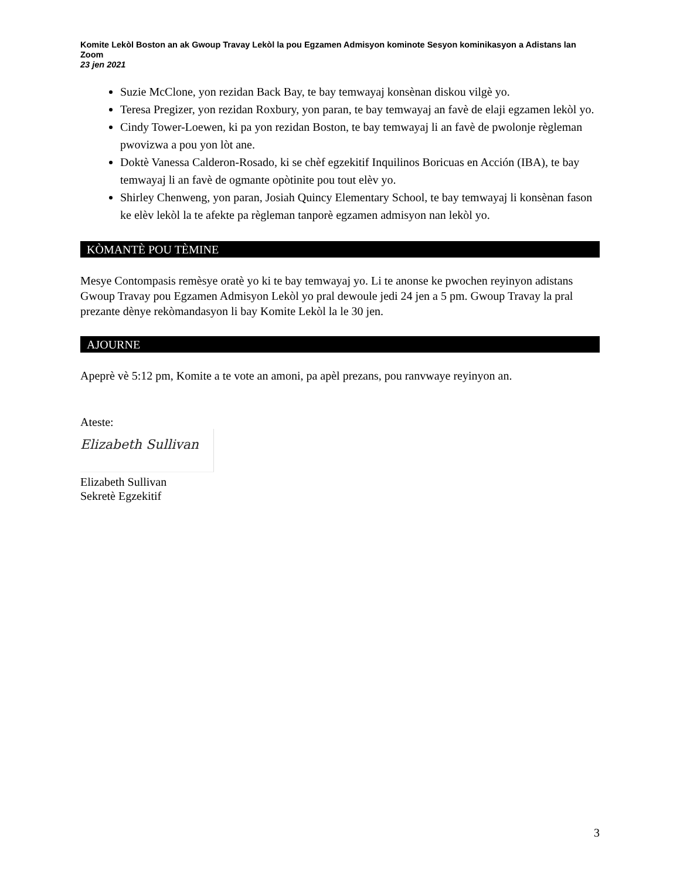Komite Lekòl Boston an ak Gwoup Travay Lekòl la pou Egzamen Admisyon kominote Sesyon kominikasyon a Adistans lan
Zoom
23 jen 2021
Suzie McClone, yon rezidan Back Bay, te bay temwayaj konsènan diskou vilgè yo.
Teresa Pregizer, yon rezidan Roxbury, yon paran, te bay temwayaj an favè de elaji egzamen lekòl yo.
Cindy Tower-Loewen, ki pa yon rezidan Boston, te bay temwayaj li an favè de pwolonje règleman pwovizwa a pou yon lòt ane.
Doktè Vanessa Calderon-Rosado, ki se chèf egzekitif Inquilinos Boricuas en Acción (IBA), te bay temwayaj li an favè de ogmante opòtinite pou tout elèv yo.
Shirley Chenweng, yon paran, Josiah Quincy Elementary School, te bay temwayaj li konsènan fason ke elèv lekòl la te afekte pa règleman tanporè egzamen admisyon nan lekòl yo.
KÒMANTÈ POU TÈMINE
Mesye Contompasis remèsye oratè yo ki te bay temwayaj yo. Li te anonse ke pwochen reyinyon adistans Gwoup Travay pou Egzamen Admisyon Lekòl yo pral dewoule jedi 24 jen a 5 pm. Gwoup Travay la pral prezante dènye rekòmandasyon li bay Komite Lekòl la le 30 jen.
AJOURNE
Apeprè vè 5:12 pm, Komite a te vote an amoni, pa apèl prezans, pou ranvwaye reyinyon an.
Ateste:
Elizabeth Sullivan
Elizabeth Sullivan
Sekretè Egzekitif
3